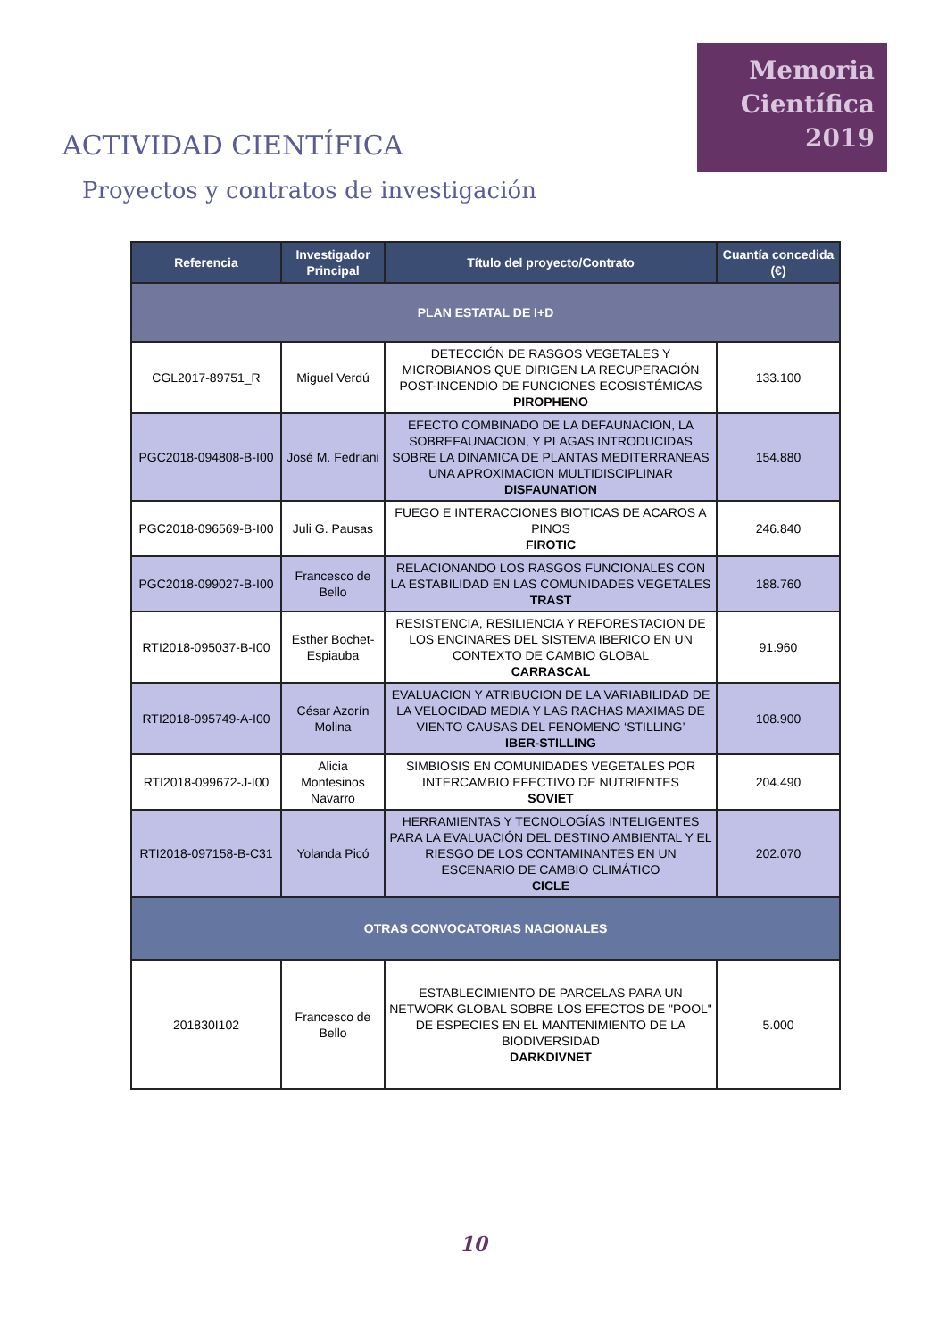Memoria
Científica
2019
ACTIVIDAD CIENTÍFICA
Proyectos y contratos de investigación
| Referencia | Investigador Principal | Título del proyecto/Contrato | Cuantía concedida (€) |
| --- | --- | --- | --- |
| PLAN ESTATAL DE I+D | | | |
| CGL2017-89751_R | Miguel Verdú | DETECCIÓN DE RASGOS VEGETALES Y MICROBIANOS QUE DIRIGEN LA RECUPERACIÓN POST-INCENDIO DE FUNCIONES ECOSISTÉMICAS PIROPHENO | 133.100 |
| PGC2018-094808-B-I00 | José M. Fedriani | EFECTO COMBINADO DE LA DEFAUNACION, LA SOBREFAUNACION, Y PLAGAS INTRODUCIDAS SOBRE LA DINAMICA DE PLANTAS MEDITERRANEAS UNA APROXIMACION MULTIDISCIPLINAR DISFAUNATION | 154.880 |
| PGC2018-096569-B-I00 | Juli G. Pausas | FUEGO E INTERACCIONES BIOTICAS DE ACAROS A PINOS FIROTIC | 246.840 |
| PGC2018-099027-B-I00 | Francesco de Bello | RELACIONANDO LOS RASGOS FUNCIONALES CON LA ESTABILIDAD EN LAS COMUNIDADES VEGETALES TRAST | 188.760 |
| RTI2018-095037-B-I00 | Esther Bochet-Espiauba | RESISTENCIA, RESILIENCIA Y REFORESTACION DE LOS ENCINARES DEL SISTEMA IBERICO EN UN CONTEXTO DE CAMBIO GLOBAL CARRASCAL | 91.960 |
| RTI2018-095749-A-I00 | César Azorín Molina | EVALUACION Y ATRIBUCION DE LA VARIABILIDAD DE LA VELOCIDAD MEDIA Y LAS RACHAS MAXIMAS DE VIENTO CAUSAS DEL FENOMENO ‘STILLING’ IBER-STILLING | 108.900 |
| RTI2018-099672-J-I00 | Alicia Montesinos Navarro | SIMBIOSIS EN COMUNIDADES VEGETALES POR INTERCAMBIO EFECTIVO DE NUTRIENTES SOVIET | 204.490 |
| RTI2018-097158-B-C31 | Yolanda Picó | HERRAMIENTAS Y TECNOLOGÍAS INTELIGENTES PARA LA EVALUACIÓN DEL DESTINO AMBIENTAL Y EL RIESGO DE LOS CONTAMINANTES EN UN ESCENARIO DE CAMBIO CLIMÁTICO CICLE | 202.070 |
| OTRAS CONVOCATORIAS NACIONALES | | | |
| 201830I102 | Francesco de Bello | ESTABLECIMIENTO DE PARCELAS PARA UN NETWORK GLOBAL SOBRE LOS EFECTOS DE "POOL" DE ESPECIES EN EL MANTENIMIENTO DE LA BIODIVERSIDAD DARKDIVNET | 5.000 |
10